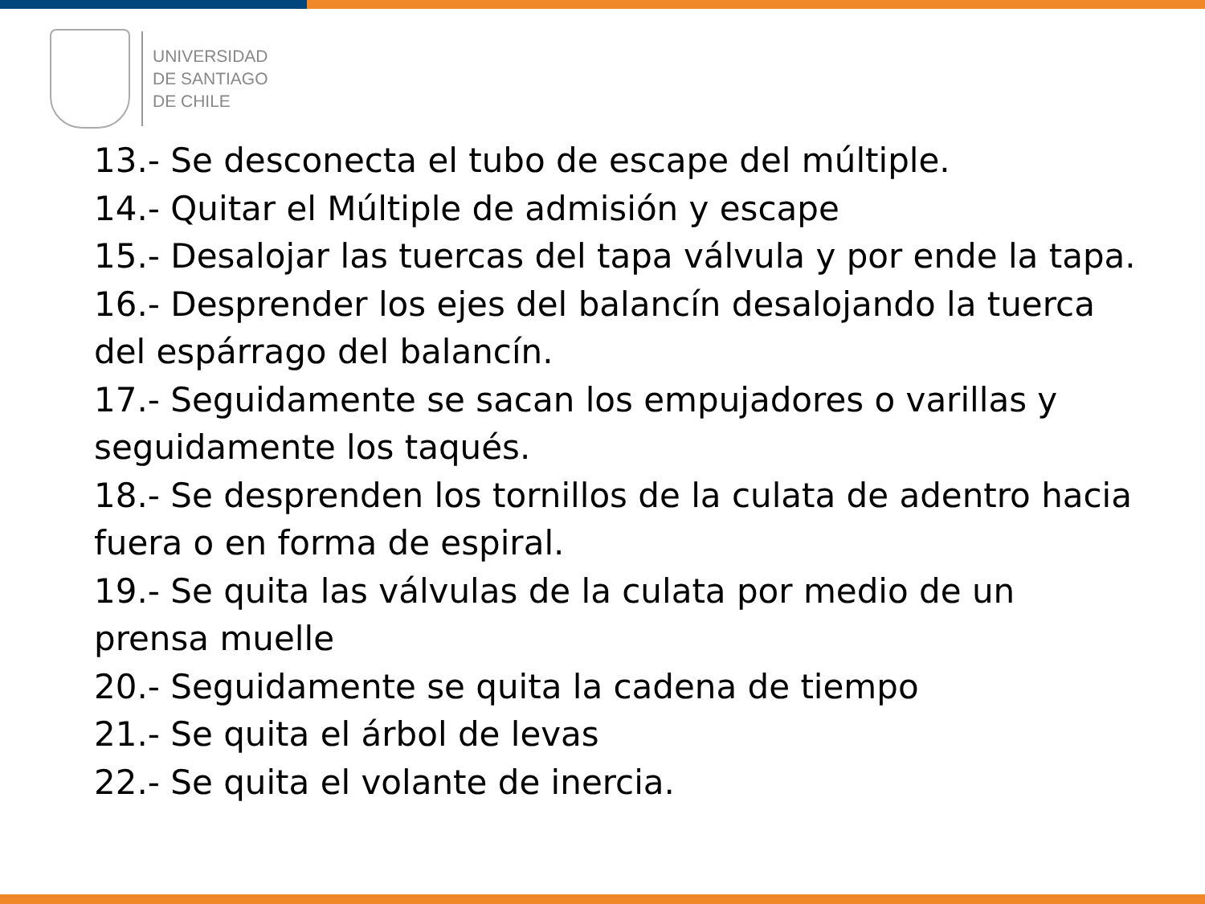UNIVERSIDAD
DE SANTIAGO
DE CHILE
13.- Se desconecta el tubo de escape del múltiple.
14.- Quitar el Múltiple de admisión y escape
15.- Desalojar las tuercas del tapa válvula y por ende la tapa.
16.- Desprender los ejes del balancín desalojando la tuerca del espárrago del balancín.
17.- Seguidamente se sacan los empujadores o varillas y seguidamente los taqués.
18.- Se desprenden los tornillos de la culata de adentro hacia fuera o en forma de espiral.
19.- Se quita las válvulas de la culata por medio de un prensa muelle
20.- Seguidamente se quita la cadena de tiempo
21.- Se quita el árbol de levas
22.- Se quita el volante de inercia.